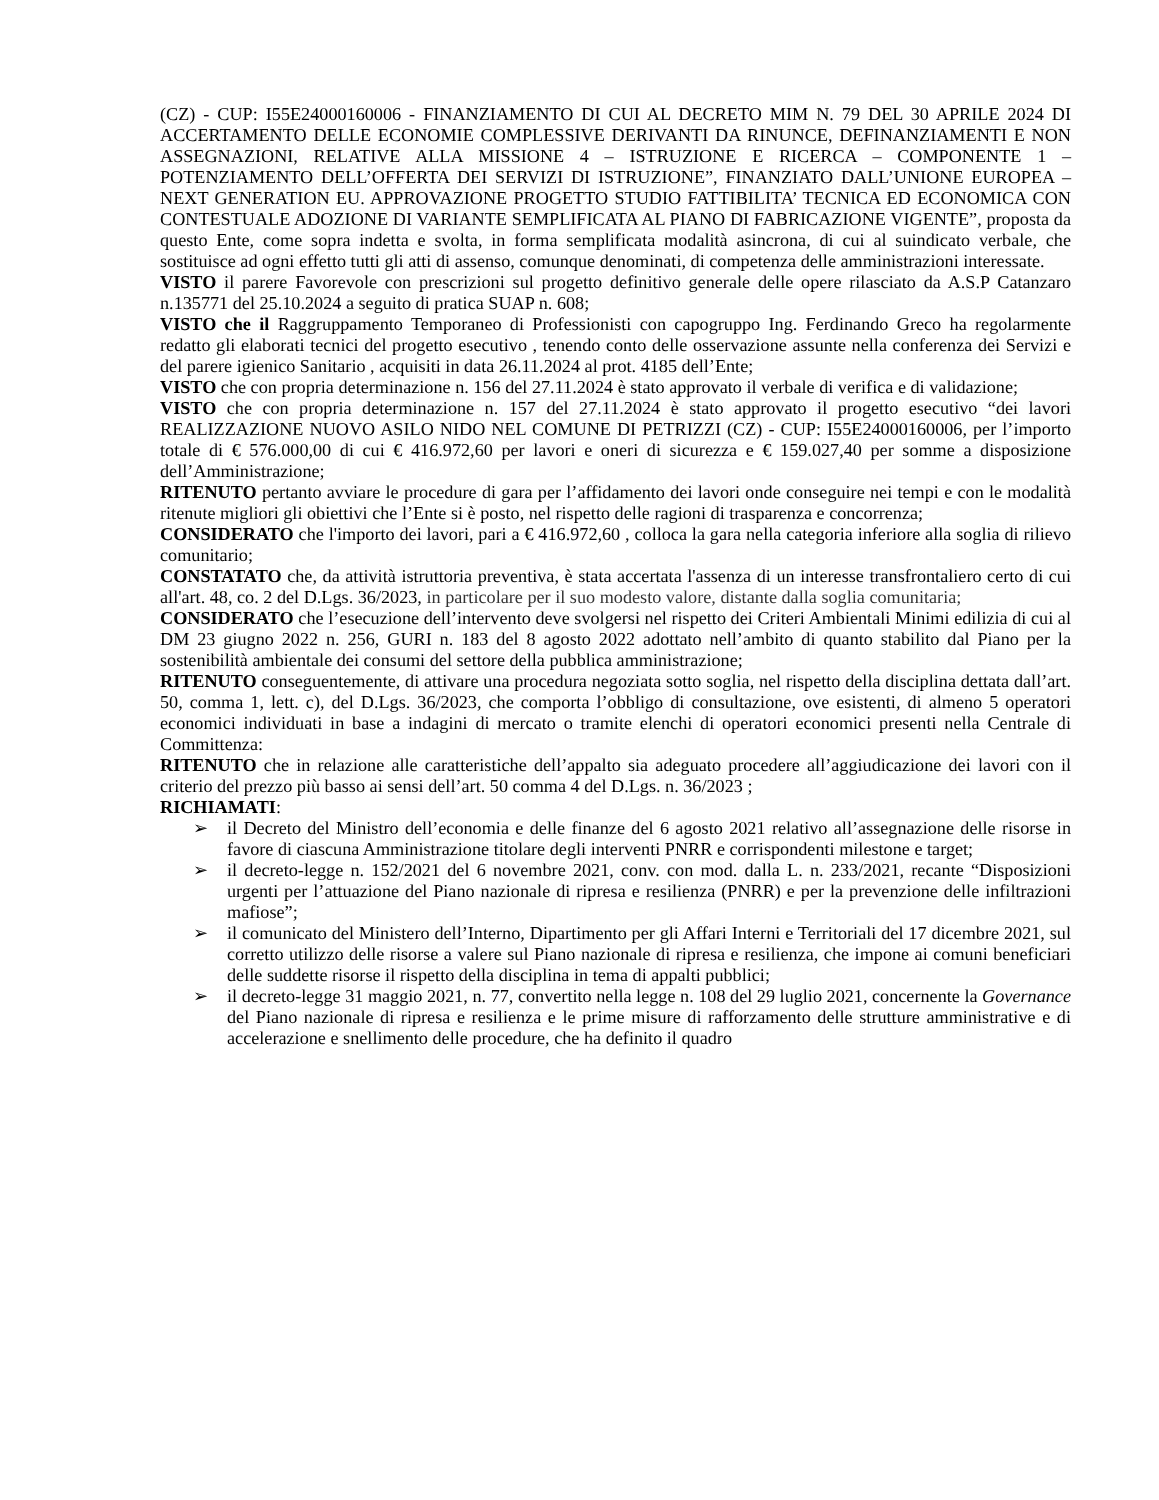(CZ) - CUP: I55E24000160006 - FINANZIAMENTO DI CUI AL DECRETO MIM N. 79 DEL 30 APRILE 2024 DI ACCERTAMENTO DELLE ECONOMIE COMPLESSIVE DERIVANTI DA RINUNCE, DEFINANZIAMENTI E NON ASSEGNAZIONI, RELATIVE ALLA MISSIONE 4 – ISTRUZIONE E RICERCA – COMPONENTE 1 – POTENZIAMENTO DELL’OFFERTA DEI SERVIZI DI ISTRUZIONE”, FINANZIATO DALL’UNIONE EUROPEA – NEXT GENERATION EU. APPROVAZIONE PROGETTO STUDIO FATTIBILITA’ TECNICA ED ECONOMICA CON CONTESTUALE ADOZIONE DI VARIANTE SEMPLIFICATA AL PIANO DI FABRICAZIONE VIGENTE”, proposta da questo Ente, come sopra indetta e svolta, in forma semplificata modalità asincrona, di cui al suindicato verbale, che sostituisce ad ogni effetto tutti gli atti di assenso, comunque denominati, di competenza delle amministrazioni interessate.
VISTO il parere Favorevole con prescrizioni sul progetto definitivo generale delle opere rilasciato da A.S.P Catanzaro n.135771 del 25.10.2024 a seguito di pratica SUAP n. 608;
VISTO che il Raggruppamento Temporaneo di Professionisti con capogruppo Ing. Ferdinando Greco ha regolarmente redatto gli elaborati tecnici del progetto esecutivo , tenendo conto delle osservazione assunte nella conferenza dei Servizi e del parere igienico Sanitario , acquisiti in data 26.11.2024 al prot. 4185 dell’Ente;
VISTO che con propria determinazione n. 156 del 27.11.2024 è stato approvato il verbale di verifica e di validazione;
VISTO che con propria determinazione n. 157 del 27.11.2024 è stato approvato il progetto esecutivo “dei lavori REALIZZAZIONE NUOVO ASILO NIDO NEL COMUNE DI PETRIZZI (CZ) - CUP: I55E24000160006, per l’importo totale di € 576.000,00 di cui € 416.972,60 per lavori e oneri di sicurezza e € 159.027,40 per somme a disposizione dell’Amministrazione;
RITENUTO pertanto avviare le procedure di gara per l’affidamento dei lavori onde conseguire nei tempi e con le modalità ritenute migliori gli obiettivi che l’Ente si è posto, nel rispetto delle ragioni di trasparenza e concorrenza;
CONSIDERATO che l'importo dei lavori, pari a € 416.972,60 , colloca la gara nella categoria inferiore alla soglia di rilievo comunitario;
CONSTATATO che, da attività istruttoria preventiva, è stata accertata l'assenza di un interesse transfrontaliero certo di cui all'art. 48, co. 2 del D.Lgs. 36/2023, in particolare per il suo modesto valore, distante dalla soglia comunitaria;
CONSIDERATO che l’esecuzione dell’intervento deve svolgersi nel rispetto dei Criteri Ambientali Minimi edilizia di cui al DM 23 giugno 2022 n. 256, GURI n. 183 del 8 agosto 2022 adottato nell’ambito di quanto stabilito dal Piano per la sostenibilità ambientale dei consumi del settore della pubblica amministrazione;
RITENUTO conseguentemente, di attivare una procedura negoziata sotto soglia, nel rispetto della disciplina dettata dall’art. 50, comma 1, lett. c), del D.Lgs. 36/2023, che comporta l’obbligo di consultazione, ove esistenti, di almeno 5 operatori economici individuati in base a indagini di mercato o tramite elenchi di operatori economici presenti nella Centrale di Committenza:
RITENUTO che in relazione alle caratteristiche dell’appalto sia adeguato procedere all’aggiudicazione dei lavori con il criterio del prezzo più basso ai sensi dell’art. 50 comma 4 del D.Lgs. n. 36/2023 ;
RICHIAMATI:
➢ il Decreto del Ministro dell’economia e delle finanze del 6 agosto 2021 relativo all’assegnazione delle risorse in favore di ciascuna Amministrazione titolare degli interventi PNRR e corrispondenti milestone e target;
➢ il decreto-legge n. 152/2021 del 6 novembre 2021, conv. con mod. dalla L. n. 233/2021, recante “Disposizioni urgenti per l’attuazione del Piano nazionale di ripresa e resilienza (PNRR) e per la prevenzione delle infiltrazioni mafiose”;
➢ il comunicato del Ministero dell’Interno, Dipartimento per gli Affari Interni e Territoriali del 17 dicembre 2021, sul corretto utilizzo delle risorse a valere sul Piano nazionale di ripresa e resilienza, che impone ai comuni beneficiari delle suddette risorse il rispetto della disciplina in tema di appalti pubblici;
➢ il decreto-legge 31 maggio 2021, n. 77, convertito nella legge n. 108 del 29 luglio 2021, concernente la Governance del Piano nazionale di ripresa e resilienza e le prime misure di rafforzamento delle strutture amministrative e di accelerazione e snellimento delle procedure, che ha definito il quadro